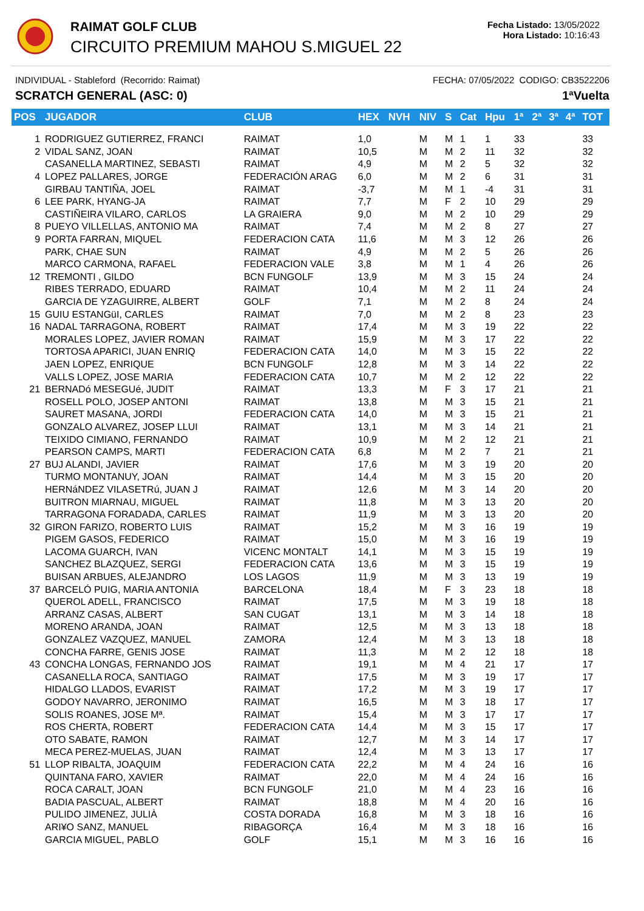RAIMAT GOLF CLUB
CIRCUITO PREMIUM MAHOU S.MIGUEL 22
Fecha Listado: 13/05/2022
Hora Listado: 10:16:43
INDIVIDUAL - Stableford (Recorrido: Raimat) FECHA: 07/05/2022 CODIGO: CB3522206
SCRATCH GENERAL (ASC: 0) 1ªVuelta
| POS | JUGADOR | CLUB | HEX | NVH | NIV | S | Cat | Hpu | 1ª | 2ª | 3ª | 4ª | TOT |
| --- | --- | --- | --- | --- | --- | --- | --- | --- | --- | --- | --- | --- | --- |
| 1 | RODRIGUEZ GUTIERREZ, FRANCI | RAIMAT | 1,0 | | M | M | 1 | 1 | 33 | | | | 33 |
| 2 | VIDAL SANZ, JOAN | RAIMAT | 10,5 | | M | M | 2 | 11 | 32 | | | | 32 |
| | CASANELLA MARTINEZ, SEBASTI | RAIMAT | 4,9 | | M | M | 2 | 5 | 32 | | | | 32 |
| 4 | LOPEZ PALLARES, JORGE | FEDERACIÓN ARAG | 6,0 | | M | M | 2 | 6 | 31 | | | | 31 |
| | GIRBAU TANTIÑA, JOEL | RAIMAT | -3,7 | | M | M | 1 | -4 | 31 | | | | 31 |
| 6 | LEE PARK, HYANG-JA | RAIMAT | 7,7 | | M | F | 2 | 10 | 29 | | | | 29 |
| | CASTIÑEIRA VILARO, CARLOS | LA GRAIERA | 9,0 | | M | M | 2 | 10 | 29 | | | | 29 |
| 8 | PUEYO VILLELLAS, ANTONIO MA | RAIMAT | 7,4 | | M | M | 2 | 8 | 27 | | | | 27 |
| 9 | PORTA FARRAN, MIQUEL | FEDERACION CATA | 11,6 | | M | M | 3 | 12 | 26 | | | | 26 |
| | PARK, CHAE SUN | RAIMAT | 4,9 | | M | M | 2 | 5 | 26 | | | | 26 |
| | MARCO CARMONA, RAFAEL | FEDERACION VALE | 3,8 | | M | M | 1 | 4 | 26 | | | | 26 |
| 12 | TREMONTI , GILDO | BCN FUNGOLF | 13,9 | | M | M | 3 | 15 | 24 | | | | 24 |
| | RIBES TERRADO, EDUARD | RAIMAT | 10,4 | | M | M | 2 | 11 | 24 | | | | 24 |
| | GARCIA DE YZAGUIRRE, ALBERT | GOLF | 7,1 | | M | M | 2 | 8 | 24 | | | | 24 |
| 15 | GUIU ESTANGüI, CARLES | RAIMAT | 7,0 | | M | M | 2 | 8 | 23 | | | | 23 |
| 16 | NADAL TARRAGONA, ROBERT | RAIMAT | 17,4 | | M | M | 3 | 19 | 22 | | | | 22 |
| | MORALES LOPEZ, JAVIER ROMAN | RAIMAT | 15,9 | | M | M | 3 | 17 | 22 | | | | 22 |
| | TORTOSA APARICI, JUAN ENRIQ | FEDERACION CATA | 14,0 | | M | M | 3 | 15 | 22 | | | | 22 |
| | JAEN LOPEZ, ENRIQUE | BCN FUNGOLF | 12,8 | | M | M | 3 | 14 | 22 | | | | 22 |
| | VALLS LOPEZ, JOSE MARIA | FEDERACION CATA | 10,7 | | M | M | 2 | 12 | 22 | | | | 22 |
| 21 | BERNADó MESEGUé, JUDIT | RAIMAT | 13,3 | | M | F | 3 | 17 | 21 | | | | 21 |
| | ROSELL POLO, JOSEP ANTONI | RAIMAT | 13,8 | | M | M | 3 | 15 | 21 | | | | 21 |
| | SAURET MASANA, JORDI | FEDERACION CATA | 14,0 | | M | M | 3 | 15 | 21 | | | | 21 |
| | GONZALO ALVAREZ, JOSEP LLUI | RAIMAT | 13,1 | | M | M | 3 | 14 | 21 | | | | 21 |
| | TEIXIDO CIMIANO, FERNANDO | RAIMAT | 10,9 | | M | M | 2 | 12 | 21 | | | | 21 |
| | PEARSON CAMPS, MARTI | FEDERACION CATA | 6,8 | | M | M | 2 | 7 | 21 | | | | 21 |
| 27 | BUJ ALANDI, JAVIER | RAIMAT | 17,6 | | M | M | 3 | 19 | 20 | | | | 20 |
| | TURMO MONTANUY, JOAN | RAIMAT | 14,4 | | M | M | 3 | 15 | 20 | | | | 20 |
| | HERNáNDEZ VILASETRú, JUAN J | RAIMAT | 12,6 | | M | M | 3 | 14 | 20 | | | | 20 |
| | BUITRON MIARNAU, MIGUEL | RAIMAT | 11,8 | | M | M | 3 | 13 | 20 | | | | 20 |
| | TARRAGONA FORADADA, CARLES | RAIMAT | 11,9 | | M | M | 3 | 13 | 20 | | | | 20 |
| 32 | GIRON FARIZO, ROBERTO LUIS | RAIMAT | 15,2 | | M | M | 3 | 16 | 19 | | | | 19 |
| | PIGEM GASOS, FEDERICO | RAIMAT | 15,0 | | M | M | 3 | 16 | 19 | | | | 19 |
| | LACOMA GUARCH, IVAN | VICENC MONTALT | 14,1 | | M | M | 3 | 15 | 19 | | | | 19 |
| | SANCHEZ BLAZQUEZ, SERGI | FEDERACION CATA | 13,6 | | M | M | 3 | 15 | 19 | | | | 19 |
| | BUISAN ARBUES, ALEJANDRO | LOS LAGOS | 11,9 | | M | M | 3 | 13 | 19 | | | | 19 |
| 37 | BARCELÓ PUIG, MARIA ANTONIA | BARCELONA | 18,4 | | M | F | 3 | 23 | 18 | | | | 18 |
| | QUEROL ADELL, FRANCISCO | RAIMAT | 17,5 | | M | M | 3 | 19 | 18 | | | | 18 |
| | ARRANZ CASAS, ALBERT | SAN CUGAT | 13,1 | | M | M | 3 | 14 | 18 | | | | 18 |
| | MORENO ARANDA, JOAN | RAIMAT | 12,5 | | M | M | 3 | 13 | 18 | | | | 18 |
| | GONZALEZ VAZQUEZ, MANUEL | ZAMORA | 12,4 | | M | M | 3 | 13 | 18 | | | | 18 |
| | CONCHA FARRE, GENIS JOSE | RAIMAT | 11,3 | | M | M | 2 | 12 | 18 | | | | 18 |
| 43 | CONCHA LONGAS, FERNANDO JOS | RAIMAT | 19,1 | | M | M | 4 | 21 | 17 | | | | 17 |
| | CASANELLA ROCA, SANTIAGO | RAIMAT | 17,5 | | M | M | 3 | 19 | 17 | | | | 17 |
| | HIDALGO LLADOS, EVARIST | RAIMAT | 17,2 | | M | M | 3 | 19 | 17 | | | | 17 |
| | GODOY NAVARRO, JERONIMO | RAIMAT | 16,5 | | M | M | 3 | 18 | 17 | | | | 17 |
| | SOLIS ROANES, JOSE Mª. | RAIMAT | 15,4 | | M | M | 3 | 17 | 17 | | | | 17 |
| | ROS CHERTA, ROBERT | FEDERACION CATA | 14,4 | | M | M | 3 | 15 | 17 | | | | 17 |
| | OTO SABATE, RAMON | RAIMAT | 12,7 | | M | M | 3 | 14 | 17 | | | | 17 |
| | MECA PEREZ-MUELAS, JUAN | RAIMAT | 12,4 | | M | M | 3 | 13 | 17 | | | | 17 |
| 51 | LLOP RIBALTA, JOAQUIM | FEDERACION CATA | 22,2 | | M | M | 4 | 24 | 16 | | | | 16 |
| | QUINTANA FARO, XAVIER | RAIMAT | 22,0 | | M | M | 4 | 24 | 16 | | | | 16 |
| | ROCA CARALT, JOAN | BCN FUNGOLF | 21,0 | | M | M | 4 | 23 | 16 | | | | 16 |
| | BADIA PASCUAL, ALBERT | RAIMAT | 18,8 | | M | M | 4 | 20 | 16 | | | | 16 |
| | PULIDO JIMENEZ, JULIÀ | COSTA DORADA | 16,8 | | M | M | 3 | 18 | 16 | | | | 16 |
| | ARI¥O SANZ, MANUEL | RIBAGORÇA | 16,4 | | M | M | 3 | 18 | 16 | | | | 16 |
| | GARCIA MIGUEL, PABLO | GOLF | 15,1 | | M | M | 3 | 16 | 16 | | | | 16 |